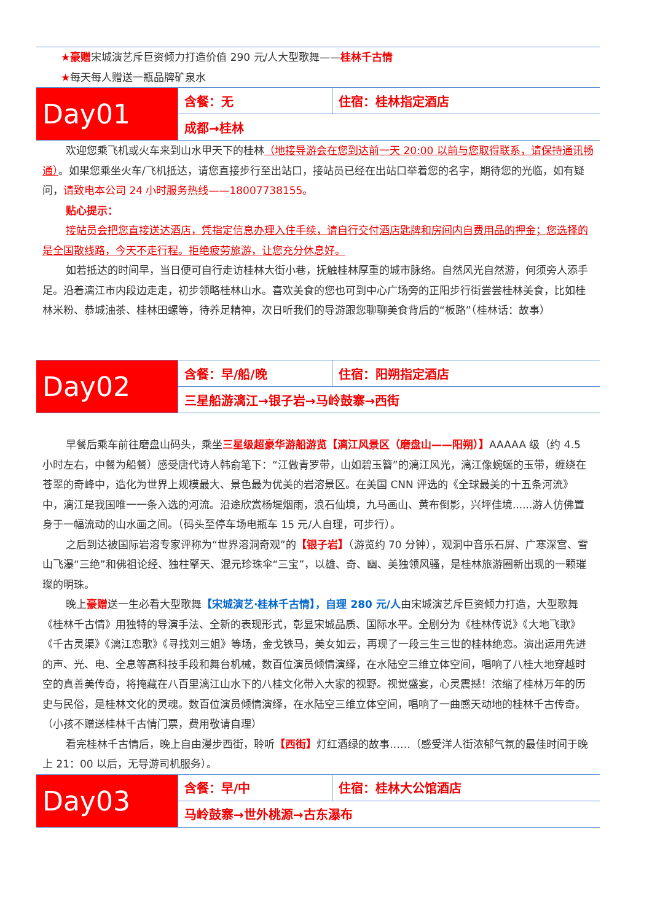★豪赠宋城演艺斥巨资倾力打造价值 290 元/人大型歌舞——桂林千古情
★每天每人赠送一瓶品牌矿泉水
| Day01 | 含餐：无 | 住宿：桂林指定酒店 |
| | 成都→桂林 | |
欢迎您乘飞机或火车来到山水甲天下的桂林（地接导游会在您到达前一天 20:00 以前与您取得联系，请保持通讯畅通）。如果您乘坐火车/飞机抵达，请您直接步行至出站口，接站员已经在出站口举着您的名字，期待您的光临，如有疑问，请致电本公司 24 小时服务热线——18007738155。
贴心提示：
接站员会把您直接送达酒店，凭指定信息办理入住手续，请自行交付酒店匙牌和房间内自费用品的押金；您选择的是全国散线路，今天不走行程。拒绝疲劳旅游，让您充分休息好。
如若抵达的时间早，当日便可自行走访桂林大街小巷，抚触桂林厚重的城市脉络。自然风光自然游，何须旁人添手足。沿着漓江市内段边走走，初步领略桂林山水。喜欢美食的您也可到中心广场旁的正阳步行街尝尝桂林美食，比如桂林米粉、恭城油茶、桂林田螺等，待养足精神，次日听我们的导游跟您聊聊美食背后的“板路”（桂林话：故事）
| Day02 | 含餐：早/船/晚 | 住宿：阳朔指定酒店 |
| | 三星船游漓江→银子岩→马岭鼓寨→西街 | |
早餐后乘车前往磨盘山码头，乘坐三星级超豪华游船游览【漓江风景区（磨盘山——阳朔）】AAAAA 级（约 4.5 小时左右，中餐为船餐）感受唐代诗人韩俞笔下：“江做青罗带，山如碧玉簪”的漓江风光，漓江像蜿蜒的玉带，缠绕在苍翠的奇峰中，造化为世界上规模最大、景色最为优美的岩溶景区。在美国 CNN 评选的《全球最美的十五条河流》中，漓江是我国唯一一条入选的河流。沿途欣赏杨堤烟雨，浪石仙境，九马画山、黄布倒影，兴坪佳境......游人仿佛置身于一幅流动的山水画之间。（码头至停车场电瓶车 15 元/人自理，可步行）。
之后到达被国际岩溶专家评称为“世界溶洞奇观”的【银子岩】（游览约 70 分钟），观洞中音乐石屏、广寒深宫、雪山飞瀑“三绝”和佛祖论经、独柱擎天、混元珍珠伞“三宝”，以雄、奇、幽、美独领风骚，是桂林旅游圈新出现的一颗璀璨的明珠。
晚上豪赠送一生必看大型歌舞【宋城演艺·桂林千古情】，自理 280 元/人由宋城演艺斥巨资倾力打造，大型歌舞《桂林千古情》用独特的导演手法、全新的表现形式，彰显宋城品质、国际水平。全剧分为《桂林传说》《大地飞歌》《千古灵渠》《漓江恋歌》《寻找刘三姐》等场，金戈铁马，美女如云，再现了一段三生三世的桂林绝恋。演出运用先进的声、光、电、全息等高科技手段和舞台机械，数百位演员倾情演绎，在水陆空三维立体空间，唱响了八桂大地穿越时空的真善美传奇，将掩藏在八百里漓江山水下的八桂文化带入大家的视野。视觉盛宴，心灵震撼！浓缩了桂林万年的历史与民俗，是桂林文化的灵魂。数百位演员倾情演绎，在水陆空三维立体空间，唱响了一曲感天动地的桂林千古传奇。（小孩不赠送桂林千古情门票，费用敬请自理）
看完桂林千古情后，晚上自由漫步西街，聆听【西街】灯红酒绿的故事……（感受洋人街浓郁气氛的最佳时间于晚上 21：00 以后，无导游司机服务）。
| Day03 | 含餐：早/中 | 住宿：桂林大公馆酒店 |
| | 马岭鼓寨→世外桃源→古东瀑布 | |